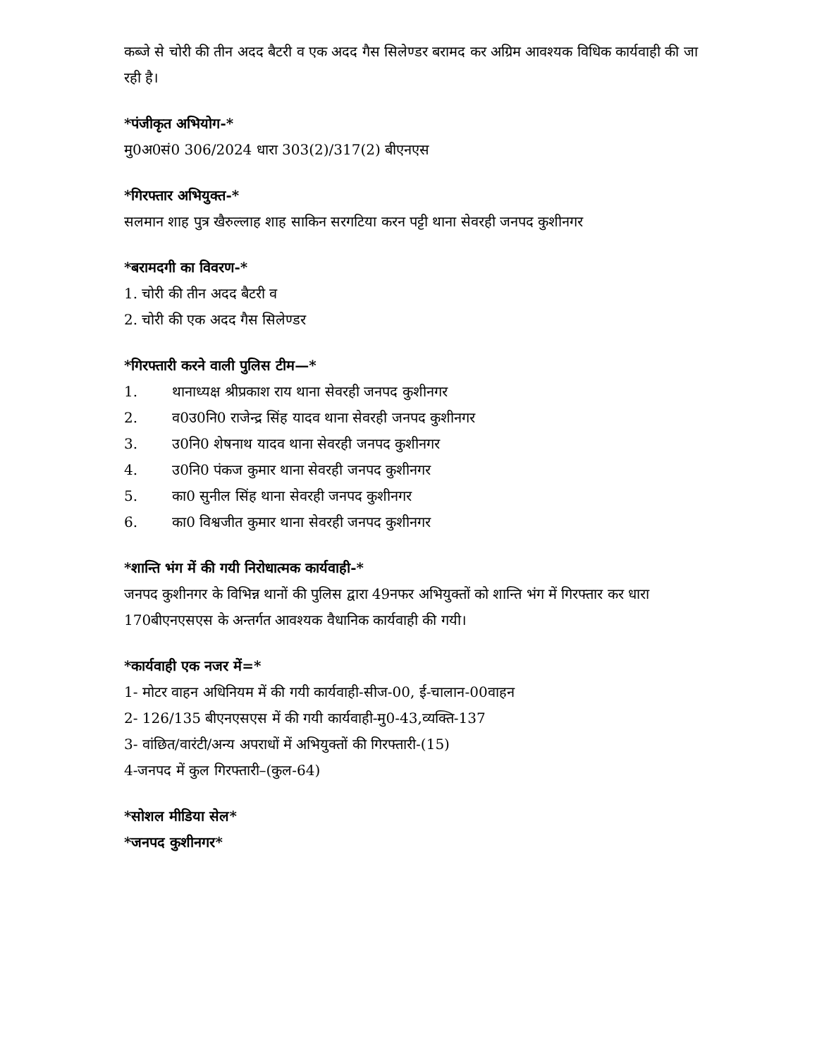कब्जे से चोरी की तीन अदद बैटरी व एक अदद गैस सिलेण्डर बरामद कर अग्रिम आवश्यक विधिक कार्यवाही की जा रही है।
*पंजीकृत अभियोग-*
मु0अ0सं0 306/2024 धारा 303(2)/317(2) बीएनएस
*गिरफ्तार अभियुक्त-*
सलमान शाह पुत्र खैरुल्लाह शाह साकिन सरगटिया करन पट्टी थाना सेवरही जनपद कुशीनगर
*बरामदगी का विवरण-*
1. चोरी की तीन अदद बैटरी व
2. चोरी की एक अदद गैस सिलेण्डर
*गिरफ्तारी करने वाली पुलिस टीम—*
1. थानाध्यक्ष श्रीप्रकाश राय थाना सेवरही जनपद कुशीनगर
2. व0उ0नि0 राजेन्द्र सिंह यादव थाना सेवरही जनपद कुशीनगर
3. उ0नि0 शेषनाथ यादव थाना सेवरही जनपद कुशीनगर
4. उ0नि0 पंकज कुमार थाना सेवरही जनपद कुशीनगर
5. का0 सुनील सिंह थाना सेवरही जनपद कुशीनगर
6. का0 विश्वजीत कुमार थाना सेवरही जनपद कुशीनगर
*शान्ति भंग में की गयी निरोधात्मक कार्यवाही-*
जनपद कुशीनगर के विभिन्न थानों की पुलिस द्वारा 49नफर अभियुक्तों को शान्ति भंग में गिरफ्तार कर धारा 170बीएनएसएस के अन्तर्गत आवश्यक वैधानिक कार्यवाही की गयी।
*कार्यवाही एक नजर में=*
1- मोटर वाहन अधिनियम में की गयी कार्यवाही-सीज-00, ई-चालान-00वाहन
2- 126/135 बीएनएसएस में की गयी कार्यवाही-मु0-43,व्यक्ति-137
3- वांछित/वारंटी/अन्य अपराधों में अभियुक्तों की गिरफ्तारी-(15)
4-जनपद में कुल गिरफ्तारी–(कुल-64)
*सोशल मीडिया सेल*
*जनपद कुशीनगर*